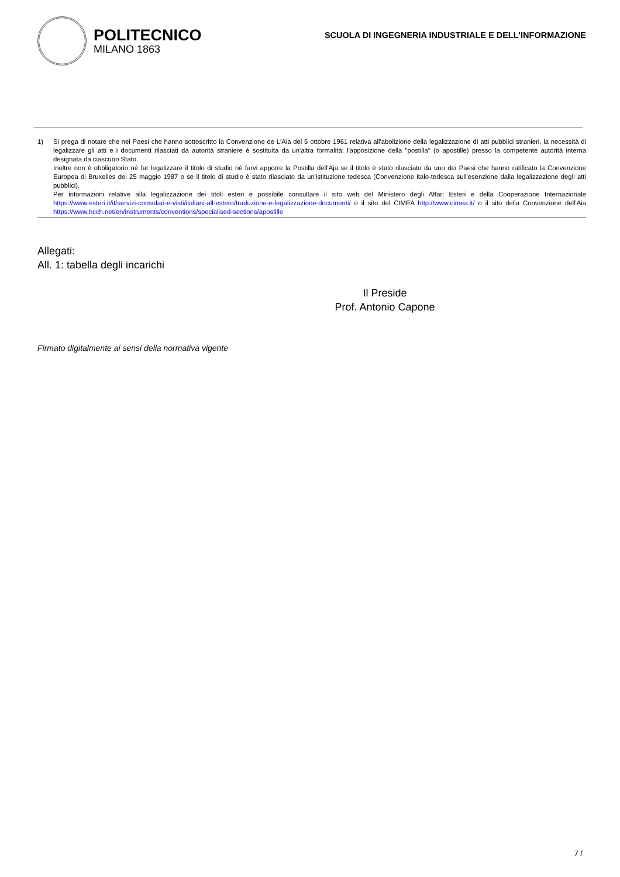POLITECNICO
MILANO 1863
SCUOLA DI INGEGNERIA INDUSTRIALE E DELL'INFORMAZIONE
1) Si prega di notare che nei Paesi che hanno sottoscritto la Convenzione de L'Aia del 5 ottobre 1961 relativa all'abolizione della legalizzazione di atti pubblici stranieri, la necessità di legalizzare gli atti e i documenti rilasciati da autorità straniere è sostituita da un'altra formalità: l'apposizione della "postilla" (o apostille) presso la competente autorità interna designata da ciascuno Stato.
Inoltre non è obbligatorio né far legalizzare il titolo di studio né farvi apporre la Postilla dell'Aja se il titolo è stato rilasciato da uno dei Paesi che hanno ratificato la Convenzione Europea di Bruxelles del 25 maggio 1987 o se il titolo di studio è stato rilasciato da un'istituzione tedesca (Convenzione italo-tedesca sull'esenzione dalla legalizzazione degli atti pubblici).
Per informazioni relative alla legalizzazione dei titoli esteri è possibile consultare il sito web del Ministero degli Affari Esteri e della Cooperazione Internazionale https://www.esteri.it/it/servizi-consolari-e-visti/italiani-all-estero/traduzione-e-legalizzazione-documenti/ o il sito del CIMEA http://www.cimea.it/ o il sito della Convenzione dell'Aia https://www.hcch.net/en/instruments/conventions/specialised-sections/apostille
Allegati:
All. 1: tabella degli incarichi
Il Preside
Prof. Antonio Capone
Firmato digitalmente ai sensi della normativa vigente
7 /